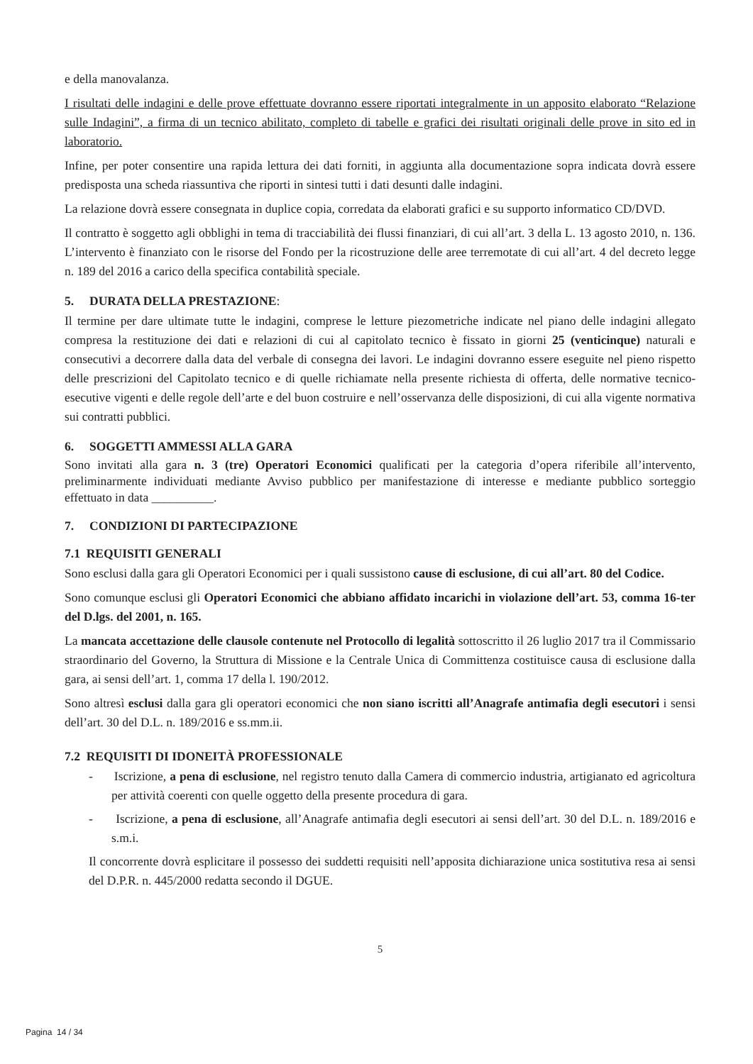e della manovalanza.
I risultati delle indagini e delle prove effettuate dovranno essere riportati integralmente in un apposito elaborato “Relazione sulle Indagini”, a firma di un tecnico abilitato, completo di tabelle e grafici dei risultati originali delle prove in sito ed in laboratorio.
Infine, per poter consentire una rapida lettura dei dati forniti, in aggiunta alla documentazione sopra indicata dovrà essere predisposta una scheda riassuntiva che riporti in sintesi tutti i dati desunti dalle indagini.
La relazione dovrà essere consegnata in duplice copia, corredata da elaborati grafici e su supporto informatico CD/DVD.
Il contratto è soggetto agli obblighi in tema di tracciabilità dei flussi finanziari, di cui all’art. 3 della L. 13 agosto 2010, n. 136. L’intervento è finanziato con le risorse del Fondo per la ricostruzione delle aree terremotate di cui all’art. 4 del decreto legge n. 189 del 2016 a carico della specifica contabilità speciale.
5. DURATA DELLA PRESTAZIONE:
Il termine per dare ultimate tutte le indagini, comprese le letture piezometriche indicate nel piano delle indagini allegato compresa la restituzione dei dati e relazioni di cui al capitolato tecnico è fissato in giorni 25 (venticinque) naturali e consecutivi a decorrere dalla data del verbale di consegna dei lavori. Le indagini dovranno essere eseguite nel pieno rispetto delle prescrizioni del Capitolato tecnico e di quelle richiamate nella presente richiesta di offerta, delle normative tecnico-esecutive vigenti e delle regole dell’arte e del buon costruire e nell’osservanza delle disposizioni, di cui alla vigente normativa sui contratti pubblici.
6. SOGGETTI AMMESSI ALLA GARA
Sono invitati alla gara n. 3 (tre) Operatori Economici qualificati per la categoria d’opera riferibile all’intervento, preliminarmente individuati mediante Avviso pubblico per manifestazione di interesse e mediante pubblico sorteggio effettuato in data __________.
7. CONDIZIONI DI PARTECIPAZIONE
7.1 REQUISITI GENERALI
Sono esclusi dalla gara gli Operatori Economici per i quali sussistono cause di esclusione, di cui all’art. 80 del Codice.
Sono comunque esclusi gli Operatori Economici che abbiano affidato incarichi in violazione dell’art. 53, comma 16-ter del D.lgs. del 2001, n. 165.
La mancata accettazione delle clausole contenute nel Protocollo di legalità sottoscritto il 26 luglio 2017 tra il Commissario straordinario del Governo, la Struttura di Missione e la Centrale Unica di Committenza costituisce causa di esclusione dalla gara, ai sensi dell’art. 1, comma 17 della l. 190/2012.
Sono altresì esclusi dalla gara gli operatori economici che non siano iscritti all’Anagrafe antimafia degli esecutori i sensi dell’art. 30 del D.L. n. 189/2016 e ss.mm.ii.
7.2 REQUISITI DI IDONEITÀ PROFESSIONALE
- Iscrizione, a pena di esclusione, nel registro tenuto dalla Camera di commercio industria, artigianato ed agricoltura per attività coerenti con quelle oggetto della presente procedura di gara.
- Iscrizione, a pena di esclusione, all’Anagrafe antimafia degli esecutori ai sensi dell’art. 30 del D.L. n. 189/2016 e s.m.i.
Il concorrente dovrà esplicitare il possesso dei suddetti requisiti nell’apposita dichiarazione unica sostitutiva resa ai sensi del D.P.R. n. 445/2000 redatta secondo il DGUE.
5
Pagina 14 / 34